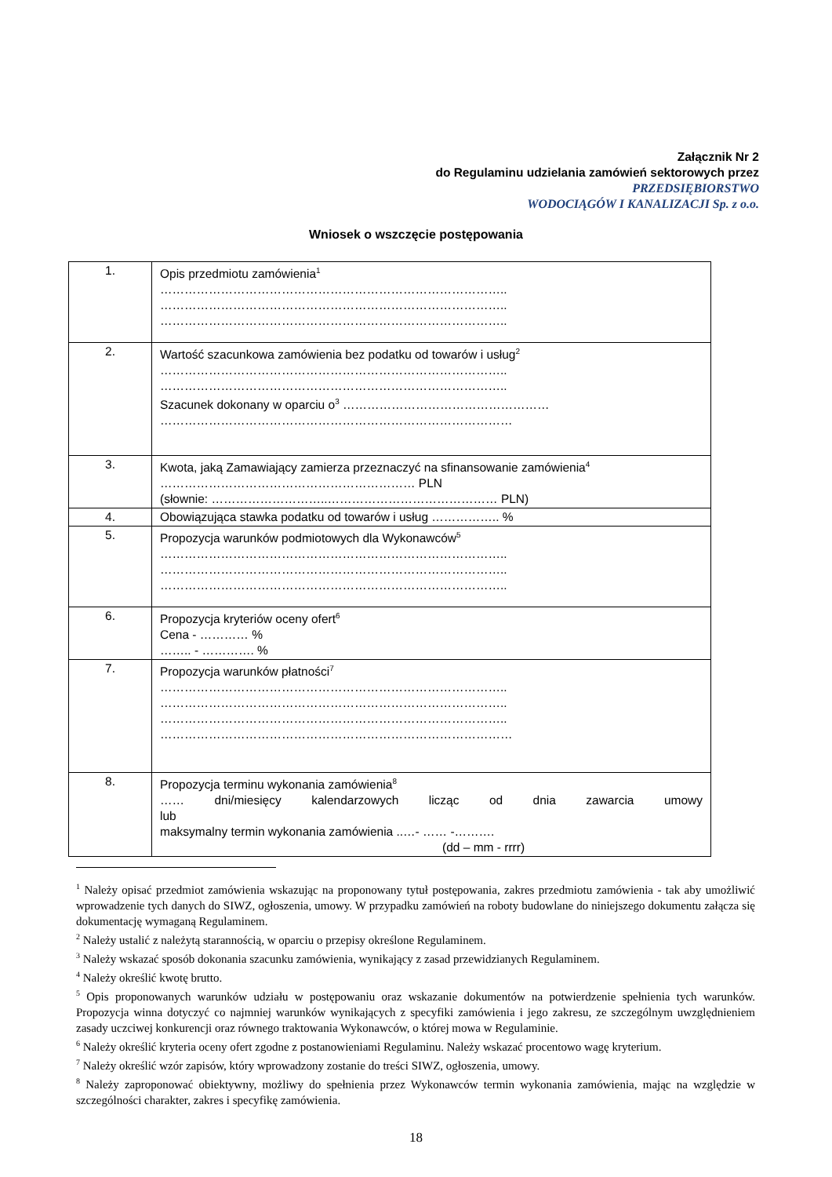Załącznik Nr 2
do Regulaminu udzielania zamówień sektorowych przez
PRZEDSIĘBIORSTWO
WODOCIĄGÓW I KANALIZACJI Sp. z o.o.
Wniosek o wszczęcie postępowania
| 1. | Opis przedmiotu zamówienia<sup>1</sup> ………………………………………………………………………….. ………………………………………………………………………….. ………………………………………………………………………….. |
| 2. | Wartość szacunkowa zamówienia bez podatku od towarów i usług<sup>2</sup> ………………………………………………………………………….. ………………………………………………………………………….. Szacunek dokonany w oparciu o<sup>3</sup> …………………………………………… …………………………………………………………………………… |
| 3. | Kwota, jaką Zamawiający zamierza przeznaczyć na sfinansowanie zamówienia<sup>4</sup> ……………………………………………………… PLN (słownie: ………………………..…………………………………… PLN) |
| 4. | Obowiązująca stawka podatku od towarów i usług …………….. % |
| 5. | Propozycja warunków podmiotowych dla Wykonawców<sup>5</sup> ………………………………………………………………………….. ………………………………………………………………………….. ………………………………………………………………………….. |
| 6. | Propozycja kryteriów oceny ofert<sup>6</sup> Cena - ………… % …….. - …………. % |
| 7. | Propozycja warunków płatności<sup>7</sup> ………………………………………………………………………….. ………………………………………………………………………….. ………………………………………………………………………….. …………………………………………………………………………… |
| 8. | Propozycja terminu wykonania zamówienia<sup>8</sup> …… dni/miesięcy kalendarzowych licząc od dnia zawarcia umowy lub maksymalny termin wykonania zamówienia ..…- …… -………. (dd – mm - rrrr) |
<sup>1</sup> Należy opisać przedmiot zamówienia wskazując na proponowany tytuł postępowania, zakres przedmiotu zamówienia - tak aby umożliwić wprowadzenie tych danych do SIWZ, ogłoszenia, umowy. W przypadku zamówień na roboty budowlane do niniejszego dokumentu załącza się dokumentację wymaganą Regulaminem.
<sup>2</sup> Należy ustalić z należytą starannością, w oparciu o przepisy określone Regulaminem.
<sup>3</sup> Należy wskazać sposób dokonania szacunku zamówienia, wynikający z zasad przewidzianych Regulaminem.
<sup>4</sup> Należy określić kwotę brutto.
<sup>5</sup> Opis proponowanych warunków udziału w postępowaniu oraz wskazanie dokumentów na potwierdzenie spełnienia tych warunków. Propozycja winna dotyczyć co najmniej warunków wynikających z specyfiki zamówienia i jego zakresu, ze szczególnym uwzględnieniem zasady uczciwej konkurencji oraz równego traktowania Wykonawców, o której mowa w Regulaminie.
<sup>6</sup> Należy określić kryteria oceny ofert zgodne z postanowieniami Regulaminu. Należy wskazać procentowo wagę kryterium.
<sup>7</sup> Należy określić wzór zapisów, który wprowadzony zostanie do treści SIWZ, ogłoszenia, umowy.
<sup>8</sup> Należy zaproponować obiektywny, możliwy do spełnienia przez Wykonawców termin wykonania zamówienia, mając na względzie w szczególności charakter, zakres i specyfikę zamówienia.
18